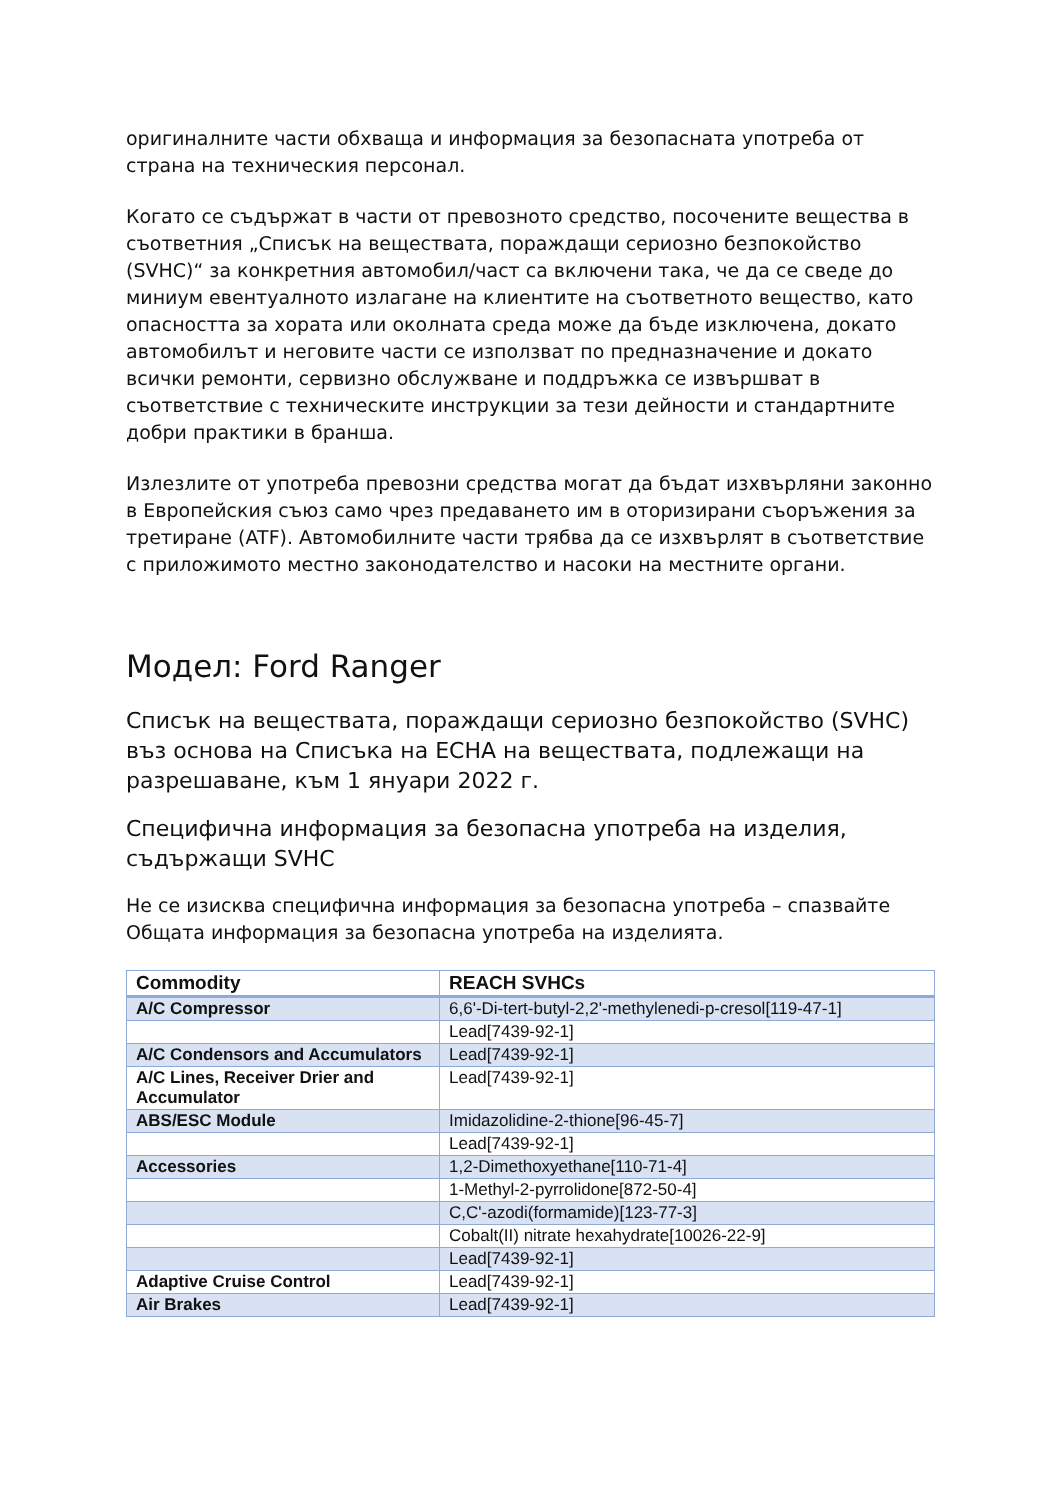оригиналните части обхваща и информация за безопасната употреба от страна на техническия персонал.
Когато се съдържат в части от превозното средство, посочените вещества в съответния „Списък на веществата, пораждащи сериозно безпокойство (SVHC)“ за конкретния автомобил/част са включени така, че да се сведе до миниум евентуалното излагане на клиентите на съответното вещество, като опасността за хората или околната среда може да бъде изключена, докато автомобилът и неговите части се използват по предназначение и докато всички ремонти, сервизно обслужване и поддръжка се извършват в съответствие с техническите инструкции за тези дейности и стандартните добри практики в бранша.
Излезлите от употреба превозни средства могат да бъдат изхвърляни законно в Европейския съюз само чрез предаването им в оторизирани съоръжения за третиране (ATF). Автомобилните части трябва да се изхвърлят в съответствие с приложимото местно законодателство и насоки на местните органи.
Модел: Ford Ranger
Списък на веществата, пораждащи сериозно безпокойство (SVHC) въз основа на Списъка на ECHA на веществата, подлежащи на разрешаване, към 1 януари 2022 г.
Специфична информация за безопасна употреба на изделия, съдържащи SVHC
Не се изисква специфична информация за безопасна употреба – спазвайте Общата информация за безопасна употреба на изделията.
| Commodity | REACH SVHCs |
| --- | --- |
| A/C Compressor | 6,6'-Di-tert-butyl-2,2'-methylenedi-p-cresol[119-47-1] |
| | Lead[7439-92-1] |
| A/C Condensors and Accumulators | Lead[7439-92-1] |
| A/C Lines, Receiver Drier and Accumulator | Lead[7439-92-1] |
| ABS/ESC Module | Imidazolidine-2-thione[96-45-7] |
| | Lead[7439-92-1] |
| Accessories | 1,2-Dimethoxyethane[110-71-4] |
| | 1-Methyl-2-pyrrolidone[872-50-4] |
| | C,C'-azodi(formamide)[123-77-3] |
| | Cobalt(II) nitrate hexahydrate[10026-22-9] |
| | Lead[7439-92-1] |
| Adaptive Cruise Control | Lead[7439-92-1] |
| Air Brakes | Lead[7439-92-1] |